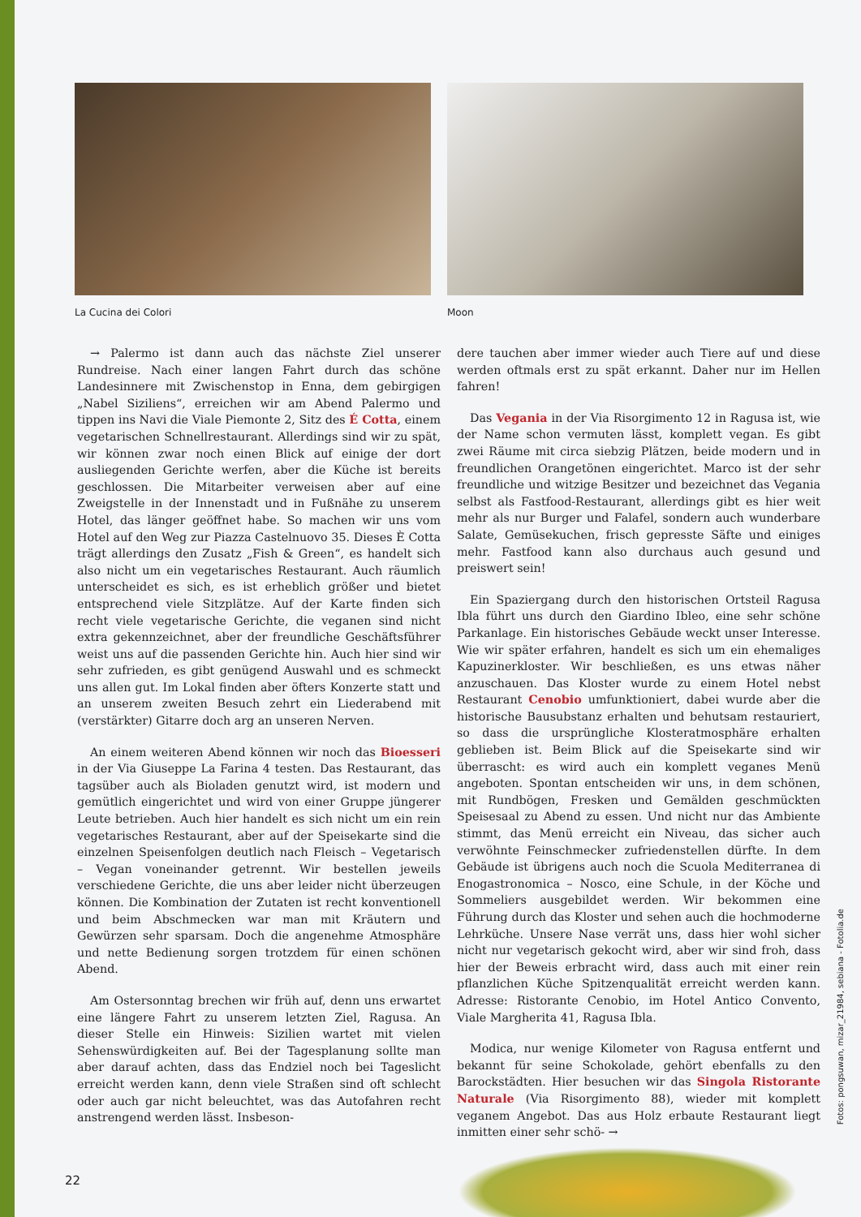La Cucina dei Colori Moon
→ Palermo ist dann auch das nächste Ziel unserer Rundreise. Nach einer langen Fahrt durch das schöne Landesinnere mit Zwischenstop in Enna, dem gebirgigen „Nabel Siziliens“, erreichen wir am Abend Palermo und tippen ins Navi die Viale Piemonte 2, Sitz des É Cotta, einem vegetarischen Schnellrestaurant. Allerdings sind wir zu spät, wir können zwar noch einen Blick auf einige der dort ausliegenden Gerichte werfen, aber die Küche ist bereits geschlossen. Die Mitarbeiter verweisen aber auf eine Zweigstelle in der Innenstadt und in Fußnähe zu unserem Hotel, das länger geöffnet habe. So machen wir uns vom Hotel auf den Weg zur Piazza Castelnuovo 35. Dieses È Cotta trägt allerdings den Zusatz „Fish & Green“, es handelt sich also nicht um ein vegetarisches Restaurant. Auch räumlich unterscheidet es sich, es ist erheblich größer und bietet entsprechend viele Sitzplätze. Auf der Karte finden sich recht viele vegetarische Gerichte, die veganen sind nicht extra gekennzeichnet, aber der freundliche Geschäftsführer weist uns auf die passenden Gerichte hin. Auch hier sind wir sehr zufrieden, es gibt genügend Auswahl und es schmeckt uns allen gut. Im Lokal finden aber öfters Konzerte statt und an unserem zweiten Besuch zehrt ein Liederabend mit (verstärkter) Gitarre doch arg an unseren Nerven.
An einem weiteren Abend können wir noch das Bioesseri in der Via Giuseppe La Farina 4 testen. Das Restaurant, das tagsüber auch als Bioladen genutzt wird, ist modern und gemütlich eingerichtet und wird von einer Gruppe jüngerer Leute betrieben. Auch hier handelt es sich nicht um ein rein vegetarisches Restaurant, aber auf der Speisekarte sind die einzelnen Speisenfolgen deutlich nach Fleisch – Vegetarisch – Vegan voneinander getrennt. Wir bestellen jeweils verschiedene Gerichte, die uns aber leider nicht überzeugen können. Die Kombination der Zutaten ist recht konventionell und beim Abschmecken war man mit Kräutern und Gewürzen sehr sparsam. Doch die angenehme Atmosphäre und nette Bedienung sorgen trotzdem für einen schönen Abend.
Am Ostersonntag brechen wir früh auf, denn uns erwartet eine längere Fahrt zu unserem letzten Ziel, Ragusa. An dieser Stelle ein Hinweis: Sizilien wartet mit vielen Sehenswürdigkeiten auf. Bei der Tagesplanung sollte man aber darauf achten, dass das Endziel noch bei Tageslicht erreicht werden kann, denn viele Straßen sind oft schlecht oder auch gar nicht beleuchtet, was das Autofahren recht anstrengend werden lässt. Insbeson-
dere tauchen aber immer wieder auch Tiere auf und diese werden oftmals erst zu spät erkannt. Daher nur im Hellen fahren!
Das Vegania in der Via Risorgimento 12 in Ragusa ist, wie der Name schon vermuten lässt, komplett vegan. Es gibt zwei Räume mit circa siebzig Plätzen, beide modern und in freundlichen Orangetönen eingerichtet. Marco ist der sehr freundliche und witzige Besitzer und bezeichnet das Vegania selbst als Fastfood-Restaurant, allerdings gibt es hier weit mehr als nur Burger und Falafel, sondern auch wunderbare Salate, Gemüsekuchen, frisch gepresste Säfte und einiges mehr. Fastfood kann also durchaus auch gesund und preiswert sein!
Ein Spaziergang durch den historischen Ortsteil Ragusa Ibla führt uns durch den Giardino Ibleo, eine sehr schöne Parkanlage. Ein historisches Gebäude weckt unser Interesse. Wie wir später erfahren, handelt es sich um ein ehemaliges Kapuzinerkloster. Wir beschließen, es uns etwas näher anzuschauen. Das Kloster wurde zu einem Hotel nebst Restaurant Cenobio umfunktioniert, dabei wurde aber die historische Bausubstanz erhalten und behutsam restauriert, so dass die ursprüngliche Klosteratmosphäre erhalten geblieben ist. Beim Blick auf die Speisekarte sind wir überrascht: es wird auch ein komplett veganes Menü angeboten. Spontan entscheiden wir uns, in dem schönen, mit Rundbögen, Fresken und Gemälden geschmückten Speisesaal zu Abend zu essen. Und nicht nur das Ambiente stimmt, das Menü erreicht ein Niveau, das sicher auch verwöhnte Feinschmecker zufriedenstellen dürfte. In dem Gebäude ist übrigens auch noch die Scuola Mediterranea di Enogastronomica – Nosco, eine Schule, in der Köche und Sommeliers ausgebildet werden. Wir bekommen eine Führung durch das Kloster und sehen auch die hochmoderne Lehrküche. Unsere Nase verrät uns, dass hier wohl sicher nicht nur vegetarisch gekocht wird, aber wir sind froh, dass hier der Beweis erbracht wird, dass auch mit einer rein pflanzlichen Küche Spitzenqualität erreicht werden kann. Adresse: Ristorante Cenobio, im Hotel Antico Convento, Viale Margherita 41, Ragusa Ibla.
Modica, nur wenige Kilometer von Ragusa entfernt und bekannt für seine Schokolade, gehört ebenfalls zu den Barockstädten. Hier besuchen wir das Singola Ristorante Naturale (Via Risorgimento 88), wieder mit komplett veganem Angebot. Das aus Holz erbaute Restaurant liegt inmitten einer sehr schö- →
Fotos: pongsuwan, mizar_21984, sebiana - Fotolia.de
22